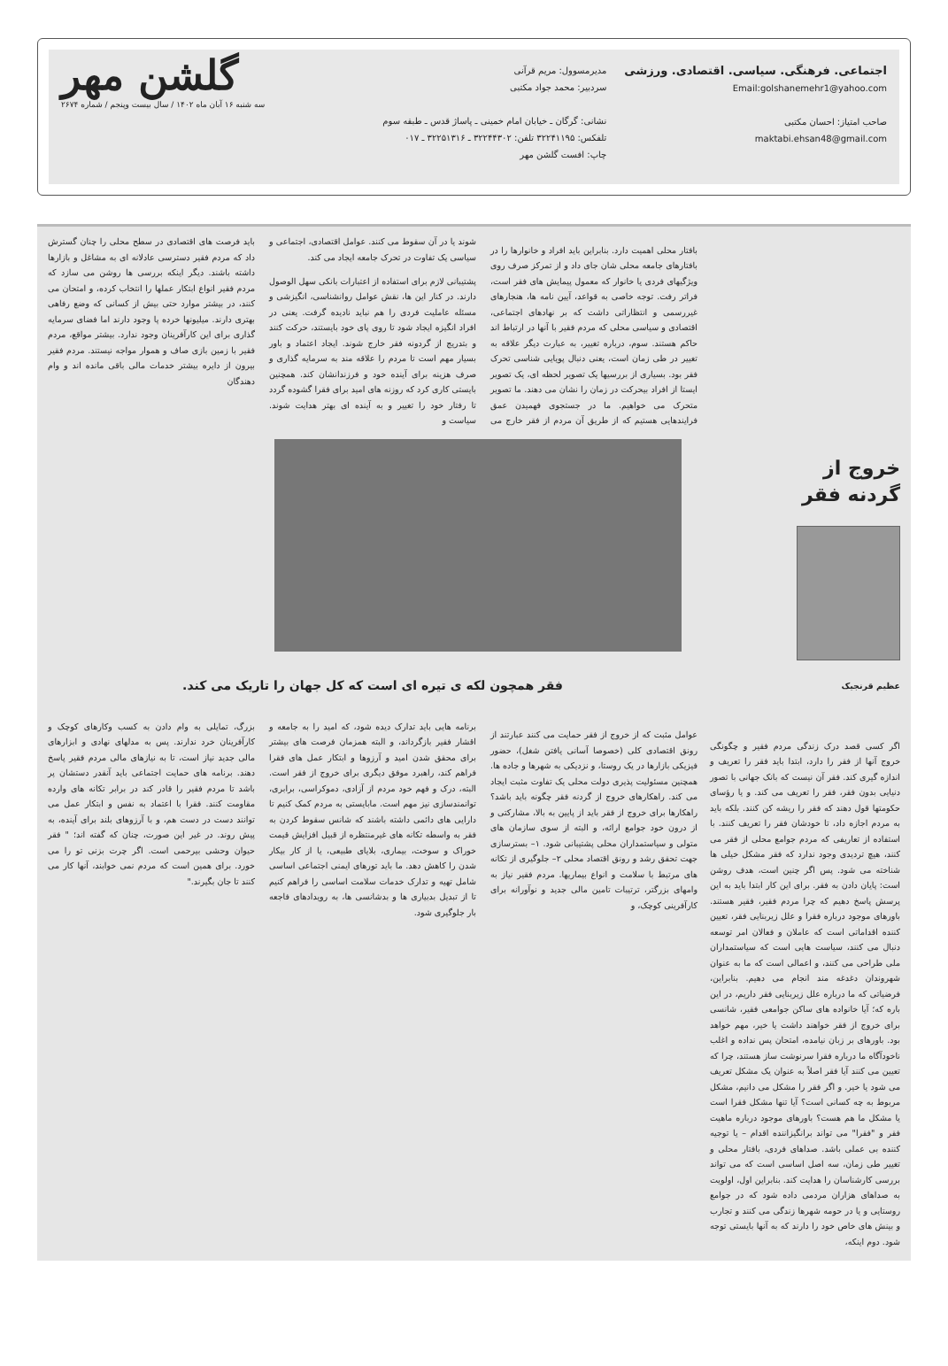اجتماعی. فرهنگی. سیاسی. اقتصادی. ورزشی
Email:golshanemehr1@yahoo.com
صاحب امتیاز: احسان مکتبی
maktabi.ehsan48@gmail.com
مدیرمسوول: مریم قرآنی
سردبیر: محمد جواد مکتبی
نشانی: گرگان ـ خیابان امام خمینی ـ پاساژ قدس ـ طبقه سوم
تلفکس: ۳۲۲۴۱۱۹۵ تلفن: ۳۲۲۴۴۳۰۲ ـ ۳۲۲۵۱۳۱۶ ـ ۰۱۷
چاپ: افست گلشن مهر
گلشن مهر
سه شنبه ۱۶ آبان ماه ۱۴۰۲ / سال بیست وپنجم / شماره ۲۶۷۴
خروج از
گردنه فقر
عظیم قرنجیک
اگر کسی قصد درک زندگی مردم فقیر و چگونگی خروج آنها از فقر را دارد، ابتدا باید فقر را تعریف و اندازه گیری کند. فقر آن نیست که بانک جهانی با تصور دنیایی بدون فقر، فقر را تعریف می کند. و یا رؤسای حکومتها قول دهند که فقر را ریشه کن کنند. بلکه باید به مردم اجازه داد، تا خودشان فقر را تعریف کنند. با استفاده از تعاریفی که مردم جوامع محلی از فقر می کنند، هیچ تردیدی وجود ندارد که فقر مشکل خیلی ها شناخته می شود. پس اگر چنین است، هدف روشن است: پایان دادن به فقر. برای این کار ابتدا باید به این پرسش پاسخ دهیم که چرا مردم فقیر، فقیر هستند. باورهای موجود درباره فقرا و علل زیربنایی فقر، تعیین کننده اقداماتی است که عاملان و فعالان امر توسعه دنبال می کنند، سیاست هایی است که سیاستمداران ملی طراحی می کنند، و اعمالی است که ما به عنوان شهروندان دغدغه مند انجام می دهیم. بنابراین، فرضیاتی که ما درباره علل زیربنایی فقر داریم، در این باره که؛ آیا خانواده های ساکن جوامعی فقیر، شانسی برای خروج از فقر خواهند داشت یا خیر، مهم خواهد بود. باورهای بر زبان نیامده، امتحان پس نداده و اغلب ناخودآگاه ما درباره فقرا سرنوشت ساز هستند، چرا که تعیین می کنند آیا فقر اصلاً به عنوان یک مشکل تعریف می شود یا خیر. و اگر فقر را مشکل می دانیم، مشکل مربوط به چه کسانی است؟ آیا تنها مشکل فقرا است یا مشکل ما هم هست؟ باورهای موجود درباره ماهیت فقر و "فقرا" می تواند برانگیزاننده اقدام – یا توجیه کننده بی عملی باشد. صداهای فردی، بافتار محلی و تغییر طی زمان، سه اصل اساسی است که می تواند بررسی کارشناسان را هدایت کند. بنابراین اول، اولویت به صداهای هزاران مردمی داده شود که در جوامع روستایی و یا در حومه شهرها زندگی می کنند و تجارب و بینش های خاص خود را دارند که به آنها بایستی توجه شود. دوم اینکه،
بافتار محلی اهمیت دارد. بنابراین باید افراد و خانوارها را در بافتارهای جامعه محلی شان جای داد و از تمرکز صرف روی ویژگیهای فردی یا خانوار که معمول پیمایش های فقر است، فراتر رفت. توجه خاصی به قواعد، آیین نامه ها، هنجارهای غیررسمی و انتظاراتی داشت که بر نهادهای اجتماعی، اقتصادی و سیاسی محلی که مردم فقیر با آنها در ارتباط اند حاکم هستند. سوم، درباره تغییر، به عبارت دیگر علاقه به تغییر در طی زمان است، یعنی دنبال پویایی شناسی تحرک فقر بود. بسیاری از بررسیها یک تصویر لحظه ای، یک تصویر ایستا از افراد بیحرکت در زمان را نشان می دهند. ما تصویر متحرک می خواهیم. ما در جستجوی فهمیدن عمق فرایندهایی هستیم که از طریق آن مردم از فقر خارج می شوند یا در آن سقوط می کنند. عوامل اقتصادی، اجتماعی و سیاسی یک تفاوت در تحرک جامعه ایجاد می کند.
پشتیبانی لازم برای استفاده از اعتبارات بانکی سهل الوصول دارند. در کنار این ها، نقش عوامل روانشناسی، انگیزشی و مسئله عاملیت فردی را هم نباید نادیده گرفت. یعنی در افراد انگیزه ایجاد شود تا روی پای خود بایستند، حرکت کنند و بتدریج از گردونه فقر خارج شوند. ایجاد اعتماد و باور بسیار مهم است تا مردم را علاقه مند به سرمایه گذاری و صرف هزینه برای آینده خود و فرزندانشان کند. همچنین بایستی کاری کرد که روزنه های امید برای فقرا گشوده گردد تا رفتار خود را تغییر و به آینده ای بهتر هدایت شوند. سیاست و
باید فرصت های اقتصادی در سطح محلی را چنان گسترش داد که مردم فقیر دسترسی عادلانه ای به مشاغل و بازارها داشته باشند. دیگر اینکه بررسی ها روشن می سازد که مردم فقیر انواع ابتکار عملها را انتخاب کرده، و امتحان می کنند، در بیشتر موارد حتی بیش از کسانی که وضع رفاهی بهتری دارند. میلیونها خرده پا وجود دارند اما فضای سرمایه گذاری برای این کارآفرینان وجود ندارد. بیشتر مواقع، مردم فقیر با زمین بازی صاف و هموار مواجه نیستند. مردم فقیر بیرون از دایره بیشتر خدمات مالی باقی مانده اند و وام دهندگان
فقر همچون لکه ی تیره ای است که کل جهان را تاریک می کند.
عوامل مثبت که از خروج از فقر حمایت می کنند عبارتند از رونق اقتصادی کلی (خصوصا آسانی یافتن شغل)، حضور فیزیکی بازارها در یک روستا، و نزدیکی به شهرها و جاده ها. همچنین مسئولیت پذیری دولت محلی یک تفاوت مثبت ایجاد می کند. راهکارهای خروج از گردنه فقر چگونه باید باشد؟ راهکارها برای خروج از فقر باید از پایین به بالا، مشارکتی و از درون خود جوامع ارائه، و البته از سوی سازمان های متولی و سیاستمداران محلی پشتیبانی شود. ۱– بسترسازی جهت تحقق رشد و رونق اقتصاد محلی ۲– جلوگیری از تکانه های مرتبط با سلامت و انواع بیماریها. مردم فقیر نیاز به وامهای بزرگتر، ترتیبات تامین مالی جدید و نوآورانه برای کارآفرینی کوچک، و
برنامه هایی باید تدارک دیده شود، که امید را به جامعه و اقشار فقیر بازگرداند، و البته همزمان فرصت های بیشتر برای محقق شدن امید و آرزوها و ابتکار عمل های فقرا فراهم کند، راهبرد موفق دیگری برای خروج از فقر است. البته، درک و فهم خود مردم از آزادی، دموکراسی، برابری، توانمندسازی نیز مهم است. مابایستی به مردم کمک کنیم تا دارایی های دائمی داشته باشند که شانس سقوط کردن به فقر به واسطه تکانه های غیرمنتظره از قبیل افزایش قیمت خوراک و سوخت، بیماری، بلایای طبیعی، یا از کار بیکار شدن را کاهش دهد. ما باید تورهای ایمنی اجتماعی اساسی شامل تهیه و تدارک خدمات سلامت اساسی را فراهم کنیم تا از تبدیل بدبیاری ها و بدشانسی ها، به رویدادهای فاجعه بار جلوگیری شود.
بزرگ، تمایلی به وام دادن به کسب وکارهای کوچک و کارآفرینان خرد ندارند. پس به مدلهای نهادی و ابزارهای مالی جدید نیاز است، تا به نیازهای مالی مردم فقیر پاسخ دهند. برنامه های حمایت اجتماعی باید آنقدر دستشان پر باشد تا مردم فقیر را قادر کند در برابر تکانه های وارده مقاومت کنند. فقرا با اعتماد به نفس و ابتکار عمل می توانند دست در دست هم، و با آرزوهای بلند برای آینده، به پیش روند. در غیر این صورت، چنان که گفته اند؛ " فقر حیوان وحشی بیرحمی است. اگر چرت بزنی تو را می خورد. برای همین است که مردم نمی خوابند، آنها کار می کنند تا جان بگیرند."